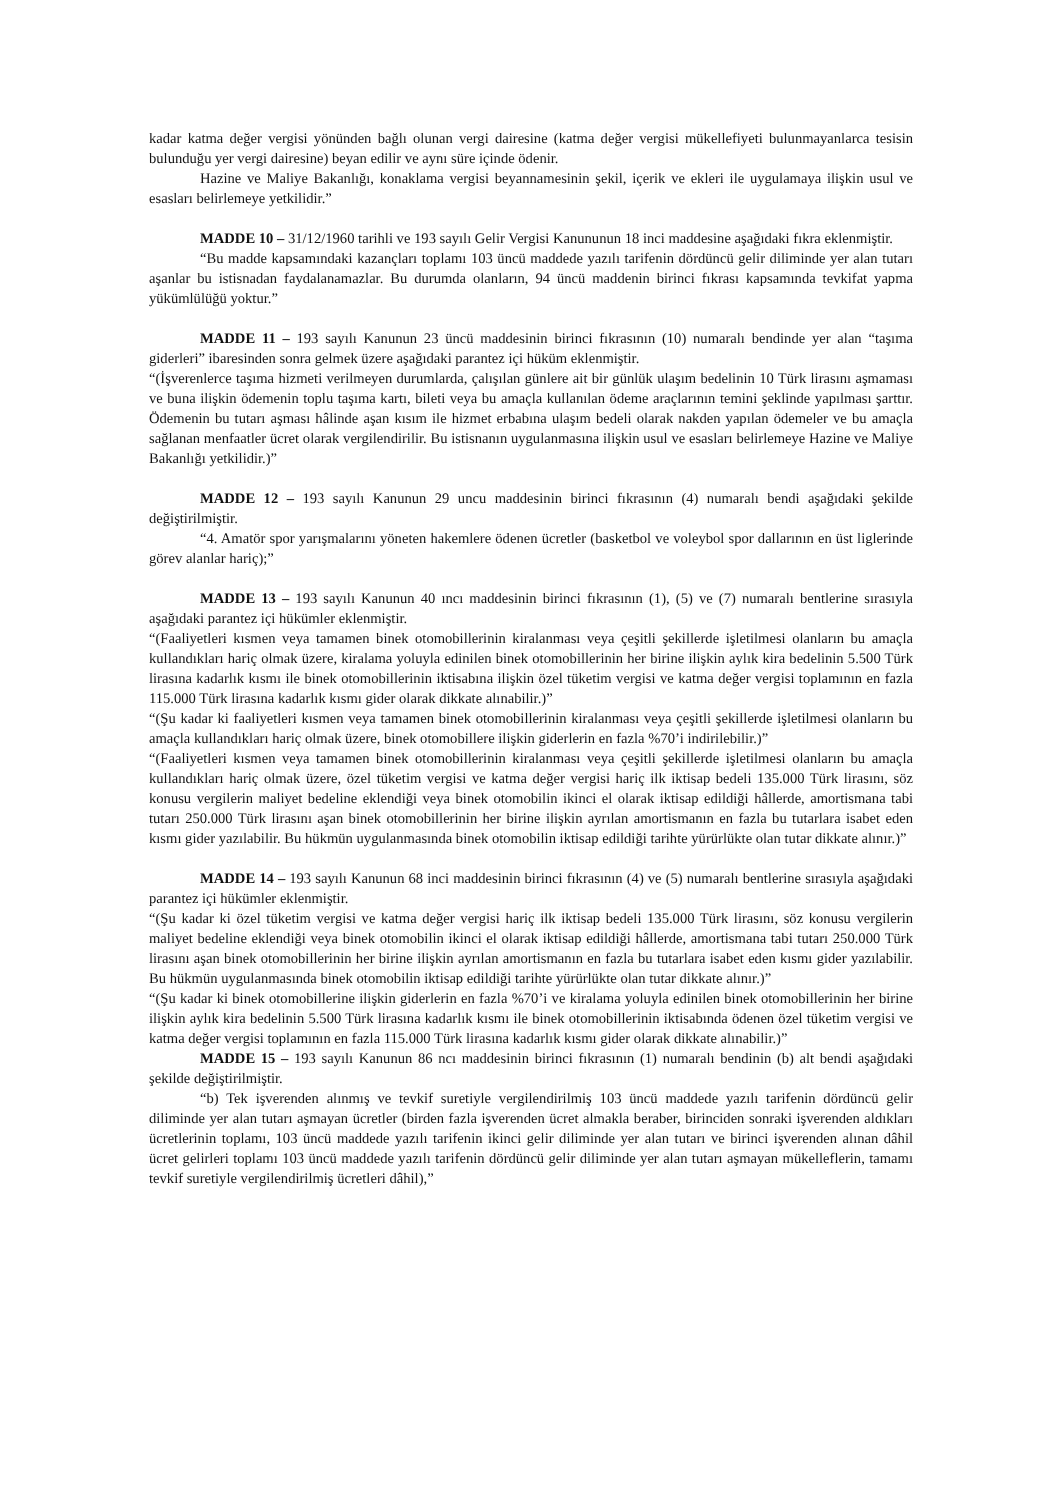kadar katma değer vergisi yönünden bağlı olunan vergi dairesine (katma değer vergisi mükellefiyeti bulunmayanlarca tesisin bulunduğu yer vergi dairesine) beyan edilir ve aynı süre içinde ödenir.
Hazine ve Maliye Bakanlığı, konaklama vergisi beyannamesinin şekil, içerik ve ekleri ile uygulamaya ilişkin usul ve esasları belirlemeye yetkilidir.”
MADDE 10 – 31/12/1960 tarihli ve 193 sayılı Gelir Vergisi Kanununun 18 inci maddesine aşağıdaki fıkra eklenmiştir.
“Bu madde kapsamındaki kazançları toplamı 103 üncü maddede yazılı tarifenin dördüncü gelir diliminde yer alan tutarı aşanlar bu istisnadan faydalanamazlar. Bu durumda olanların, 94 üncü maddenin birinci fıkrası kapsamında tevkifat yapma yükümlülüğü yoktur.”
MADDE 11 – 193 sayılı Kanunun 23 üncü maddesinin birinci fıkrasının (10) numaralı bendinde yer alan “taşıma giderleri” ibaresinden sonra gelmek üzere aşağıdaki parantez içi hüküm eklenmiştir.
“(İşverenlerce taşıma hizmeti verilmeyen durumlarda, çalışılan günlere ait bir günlük ulaşım bedelinin 10 Türk lirasını aşmaması ve buna ilişkin ödemenin toplu taşıma kartı, bileti veya bu amaçla kullanılan ödeme araçlarının temini şeklinde yapılması şarttır. Ödemenin bu tutarı aşması hâlinde aşan kısım ile hizmet erbabına ulaşım bedeli olarak nakden yapılan ödemeler ve bu amaçla sağlanan menfaatler ücret olarak vergilendirilir. Bu istisnanın uygulanmasına ilişkin usul ve esasları belirlemeye Hazine ve Maliye Bakanlığı yetkilidir.)”
MADDE 12 – 193 sayılı Kanunun 29 uncu maddesinin birinci fıkrasının (4) numaralı bendi aşağıdaki şekilde değiştirilmiştir.
“4. Amatör spor yarışmalarını yöneten hakemlere ödenen ücretler (basketbol ve voleybol spor dallarının en üst liglerinde görev alanlar hariç);”
MADDE 13 – 193 sayılı Kanunun 40 ıncı maddesinin birinci fıkrasının (1), (5) ve (7) numaralı bentlerine sırasıyla aşağıdaki parantez içi hükümler eklenmiştir.
“(Faaliyetleri kısmen veya tamamen binek otomobillerinin kiralanması veya çeşitli şekillerde işletilmesi olanların bu amaçla kullandıkları hariç olmak üzere, kiralama yoluyla edinilen binek otomobillerinin her birine ilişkin aylık kira bedelinin 5.500 Türk lirasına kadarlık kısmı ile binek otomobillerinin iktisabına ilişkin özel tüketim vergisi ve katma değer vergisi toplamının en fazla 115.000 Türk lirasına kadarlık kısmı gider olarak dikkate alınabilir.)”
“(Şu kadar ki faaliyetleri kısmen veya tamamen binek otomobillerinin kiralanması veya çeşitli şekillerde işletilmesi olanların bu amaçla kullandıkları hariç olmak üzere, binek otomobillere ilişkin giderlerin en fazla %70’i indirilebilir.)”
“(Faaliyetleri kısmen veya tamamen binek otomobillerinin kiralanması veya çeşitli şekillerde işletilmesi olanların bu amaçla kullandıkları hariç olmak üzere, özel tüketim vergisi ve katma değer vergisi hariç ilk iktisap bedeli 135.000 Türk lirasını, söz konusu vergilerin maliyet bedeline eklendiği veya binek otomobilin ikinci el olarak iktisap edildiği hâllerde, amortismana tabi tutarı 250.000 Türk lirasını aşan binek otomobillerinin her birine ilişkin ayrılan amortismanın en fazla bu tutarlara isabet eden kısmı gider yazılabilir. Bu hükmün uygulanmasında binek otomobilin iktisap edildiği tarihte yürürlükte olan tutar dikkate alınır.)”
MADDE 14 – 193 sayılı Kanunun 68 inci maddesinin birinci fıkrasının (4) ve (5) numaralı bentlerine sırasıyla aşağıdaki parantez içi hükümler eklenmiştir.
“(Şu kadar ki özel tüketim vergisi ve katma değer vergisi hariç ilk iktisap bedeli 135.000 Türk lirasını, söz konusu vergilerin maliyet bedeline eklendiği veya binek otomobilin ikinci el olarak iktisap edildiği hâllerde, amortismana tabi tutarı 250.000 Türk lirasını aşan binek otomobillerinin her birine ilişkin ayrılan amortismanın en fazla bu tutarlara isabet eden kısmı gider yazılabilir. Bu hükmün uygulanmasında binek otomobilin iktisap edildiği tarihte yürürlükte olan tutar dikkate alınır.)”
“(Şu kadar ki binek otomobillerine ilişkin giderlerin en fazla %70’i ve kiralama yoluyla edinilen binek otomobillerinin her birine ilişkin aylık kira bedelinin 5.500 Türk lirasına kadarlık kısmı ile binek otomobillerinin iktisabında ödenen özel tüketim vergisi ve katma değer vergisi toplamının en fazla 115.000 Türk lirasına kadarlık kısmı gider olarak dikkate alınabilir.)”
MADDE 15 – 193 sayılı Kanunun 86 ncı maddesinin birinci fıkrasının (1) numaralı bendinin (b) alt bendi aşağıdaki şekilde değiştirilmiştir.
“b) Tek işverenden alınmış ve tevkif suretiyle vergilendirilmiş 103 üncü maddede yazılı tarifenin dördüncü gelir diliminde yer alan tutarı aşmayan ücretler (birden fazla işverenden ücret almakla beraber, birinciden sonraki işverenden aldıkları ücretlerinin toplamı, 103 üncü maddede yazılı tarifenin ikinci gelir diliminde yer alan tutarı ve birinci işverenden alınan dâhil ücret gelirleri toplamı 103 üncü maddede yazılı tarifenin dördüncü gelir diliminde yer alan tutarı aşmayan mükelleflerin, tamamı tevkif suretiyle vergilendirilmiş ücretleri dâhil),”